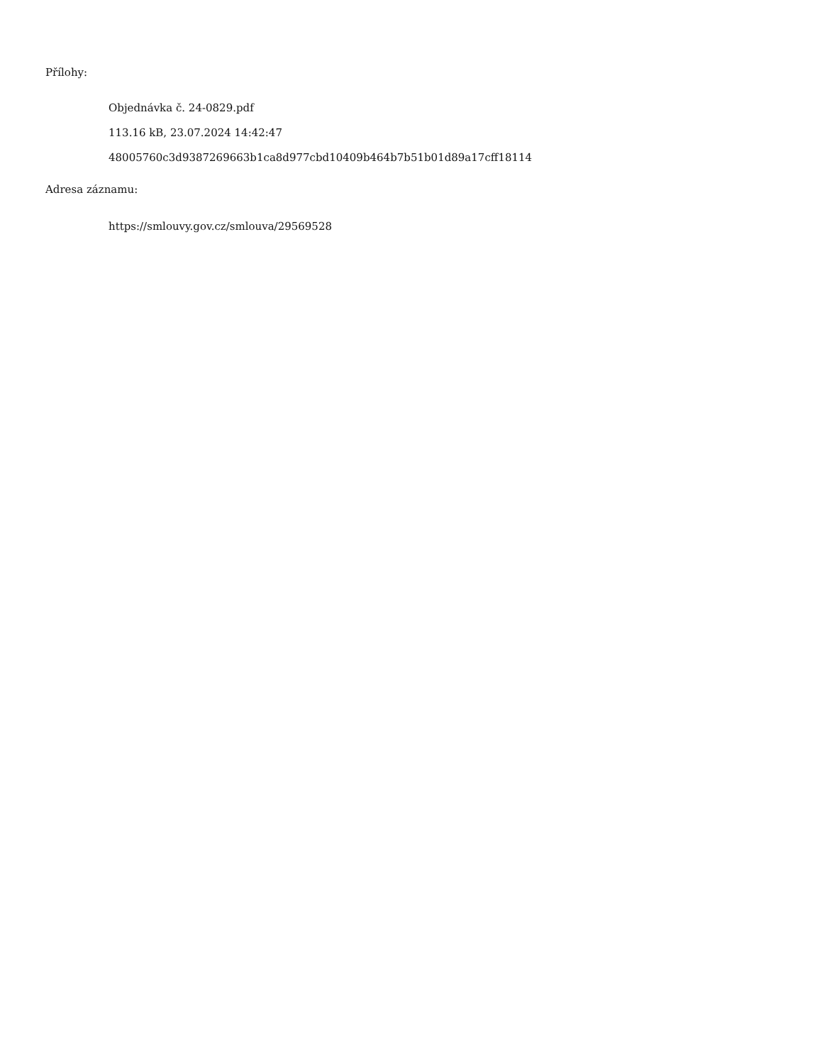Přílohy:
Objednávka č. 24-0829.pdf
113.16 kB, 23.07.2024 14:42:47
48005760c3d9387269663b1ca8d977cbd10409b464b7b51b01d89a17cff18114
Adresa záznamu:
https://smlouvy.gov.cz/smlouva/29569528